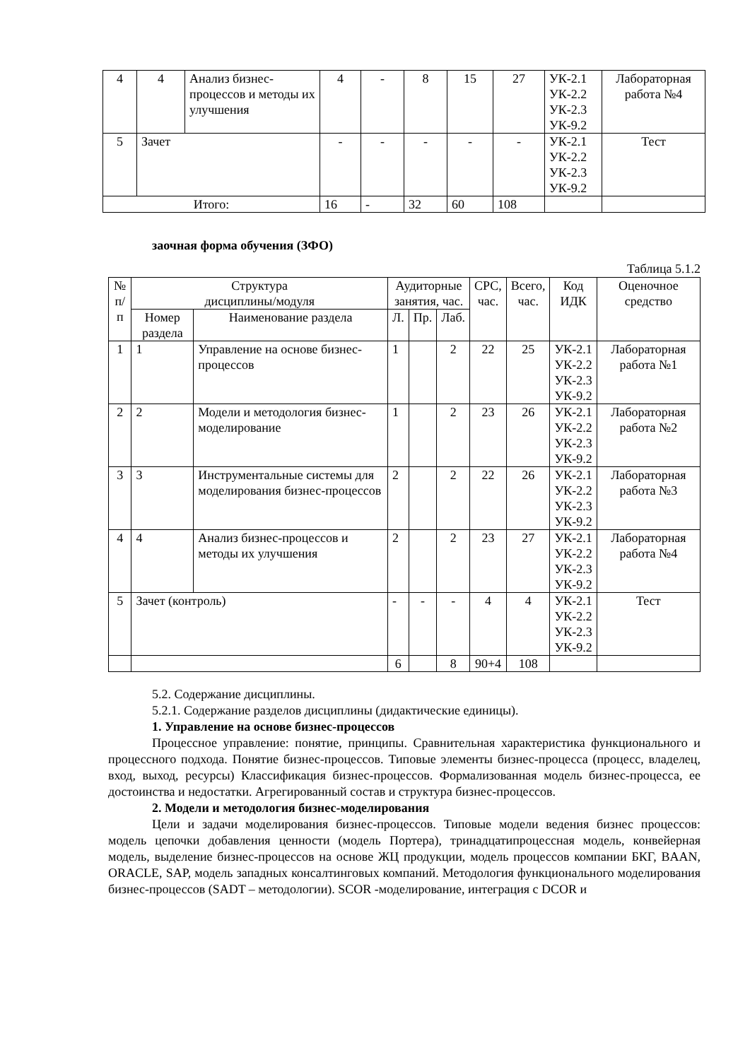| 4 | 4 | Анализ бизнес-процессов и методы их улучшения | 4 | - | 8 | 15 | 27 | УК-2.1 УК-2.2 УК-2.3 УК-9.2 | Лабораторная работа №4 |
| 5 | Зачет | | - | - | - | - | - | УК-2.1 УК-2.2 УК-2.3 УК-9.2 | Тест |
| Итого: | | | 16 | - | 32 | 60 | 108 | | |
заочная форма обучения (ЗФО)
Таблица 5.1.2
| № п/п | Структура дисциплины/модуля | | Аудиторные занятия, час. | | | СРС, час. | Всего, час. | Код ИДК | Оценочное средство |
| --- | --- | --- | --- | --- | --- | --- | --- | --- | --- |
| | Номер раздела | Наименование раздела | Л. | Пр. | Лаб. | | | | |
| 1 | 1 | Управление на основе бизнес-процессов | 1 | | 2 | 22 | 25 | УК-2.1 УК-2.2 УК-2.3 УК-9.2 | Лабораторная работа №1 |
| 2 | 2 | Модели и методология бизнес-моделирование | 1 | | 2 | 23 | 26 | УК-2.1 УК-2.2 УК-2.3 УК-9.2 | Лабораторная работа №2 |
| 3 | 3 | Инструментальные системы для моделирования бизнес-процессов | 2 | | 2 | 22 | 26 | УК-2.1 УК-2.2 УК-2.3 УК-9.2 | Лабораторная работа №3 |
| 4 | 4 | Анализ бизнес-процессов и методы их улучшения | 2 | | 2 | 23 | 27 | УК-2.1 УК-2.2 УК-2.3 УК-9.2 | Лабораторная работа №4 |
| 5 | Зачет (контроль) | | - | - | - | 4 | 4 | УК-2.1 УК-2.2 УК-2.3 УК-9.2 | Тест |
| | | | 6 | | 8 | 90+4 | 108 | | |
5.2. Содержание дисциплины.
5.2.1. Содержание разделов дисциплины (дидактические единицы).
1. Управление на основе бизнес-процессов
Процессное управление: понятие, принципы. Сравнительная характеристика функционального и процессного подхода. Понятие бизнес-процессов. Типовые элементы бизнес-процесса (процесс, владелец, вход, выход, ресурсы) Классификация бизнес-процессов. Формализованная модель бизнес-процесса, ее достоинства и недостатки. Агрегированный состав и структура бизнес-процессов.
2. Модели и методология бизнес-моделирования
Цели и задачи моделирования бизнес-процессов. Типовые модели ведения бизнес процессов: модель цепочки добавления ценности (модель Портера), тринадцатипроцессная модель, конвейерная модель, выделение бизнес-процессов на основе ЖЦ продукции, модель процессов компании БКГ, BAAN, ORACLE, SAP, модель западных консалтинговых компаний. Методология функционального моделирования бизнес-процессов (SADT – методологии). SCOR -моделирование, интеграция с DCOR и